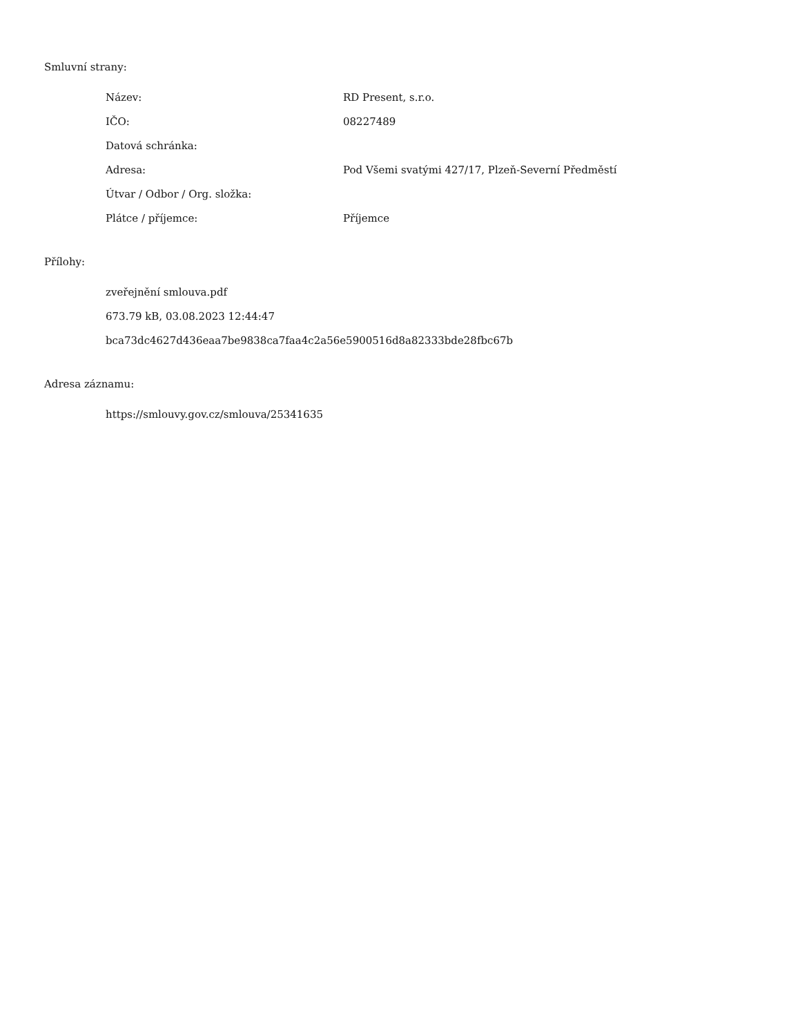Smluvní strany:
| Název: | RD Present, s.r.o. |
| IČO: | 08227489 |
| Datová schránka: | |
| Adresa: | Pod Všemi svatými 427/17, Plzeň-Severní Předměstí |
| Útvar / Odbor / Org. složka: | |
| Plátce / příjemce: | Příjemce |
Přílohy:
zveřejnění smlouva.pdf
673.79 kB, 03.08.2023 12:44:47
bca73dc4627d436eaa7be9838ca7faa4c2a56e5900516d8a82333bde28fbc67b
Adresa záznamu:
https://smlouvy.gov.cz/smlouva/25341635